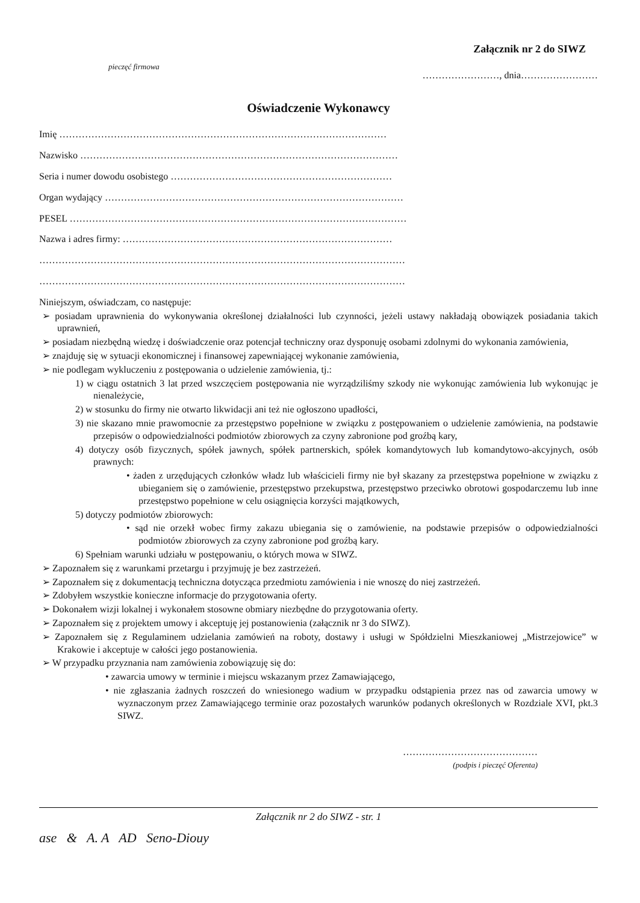Załącznik nr 2 do SIWZ
pieczęć firmowa ……………………, dnia……………………
Oświadczenie Wykonawcy
Imię …………………………………………………………………………………………
Nazwisko ………………………………………………………………………………………
Seria i numer dowodu osobistego ……………………………………………………………
Organ wydający …………………………………………………………………………………
PESEL ……………………………………………………………………………………………
Nazwa i adres firmy: …………………………………………………………………………
……………………………………………………………………………………………………
……………………………………………………………………………………………………
Niniejszym, oświadczam, co następuje:
➢ posiadam uprawnienia do wykonywania określonej działalności lub czynności, jeżeli ustawy nakładają obowiązek posiadania takich uprawnień,
➢ posiadam niezbędną wiedzę i doświadczenie oraz potencjał techniczny oraz dysponuję osobami zdolnymi do wykonania zamówienia,
➢ znajduję się w sytuacji ekonomicznej i finansowej zapewniającej wykonanie zamówienia,
➢ nie podlegam wykluczeniu z postępowania o udzielenie zamówienia, tj.:
1) w ciągu ostatnich 3 lat przed wszczęciem postępowania nie wyrządziliśmy szkody nie wykonując zamówienia lub wykonując je nienależycie,
2) w stosunku do firmy nie otwarto likwidacji ani też nie ogłoszono upadłości,
3) nie skazano mnie prawomocnie za przestępstwo popełnione w związku z postępowaniem o udzielenie zamówienia, na podstawie przepisów o odpowiedzialności podmiotów zbiorowych za czyny zabronione pod groźbą kary,
4) dotyczy osób fizycznych, spółek jawnych, spółek partnerskich, spółek komandytowych lub komandytowo-akcyjnych, osób prawnych:
• żaden z urzędujących członków władz lub właścicieli firmy nie był skazany za przestępstwa popełnione w związku z ubieganiem się o zamówienie, przestępstwo przekupstwa, przestępstwo przeciwko obrotowi gospodarczemu lub inne przestępstwo popełnione w celu osiągnięcia korzyści majątkowych,
5) dotyczy podmiotów zbiorowych:
• sąd nie orzekł wobec firmy zakazu ubiegania się o zamówienie, na podstawie przepisów o odpowiedzialności podmiotów zbiorowych za czyny zabronione pod groźbą kary.
6) Spełniam warunki udziału w postępowaniu, o których mowa w SIWZ.
➢ Zapoznałem się z warunkami przetargu i przyjmuję je bez zastrzeżeń.
➢ Zapoznałem się z dokumentacją techniczna dotycząca przedmiotu zamówienia i nie wnoszę do niej zastrzeżeń.
➢ Zdobyłem wszystkie konieczne informacje do przygotowania oferty.
➢ Dokonałem wizji lokalnej i wykonałem stosowne obmiary niezbędne do przygotowania oferty.
➢ Zapoznałem się z projektem umowy i akceptuję jej postanowienia (załącznik nr 3 do SIWZ).
➢ Zapoznałem się z Regulaminem udzielania zamówień na roboty, dostawy i usługi w Spółdzielni Mieszkaniowej „Mistrzejowice” w Krakowie i akceptuje w całości jego postanowienia.
➢ W przypadku przyznania nam zamówienia zobowiązuję się do:
• zawarcia umowy w terminie i miejscu wskazanym przez Zamawiającego,
• nie zgłaszania żadnych roszczeń do wniesionego wadium w przypadku odstąpienia przez nas od zawarcia umowy w wyznaczonym przez Zamawiającego terminie oraz pozostałych warunków podanych określonych w Rozdziale XVI, pkt.3 SIWZ.
……………………………………
(podpis i pieczęć Oferenta)
Załącznik nr 2 do SIWZ - str. 1
ase & A. A AD Seno-Diouy